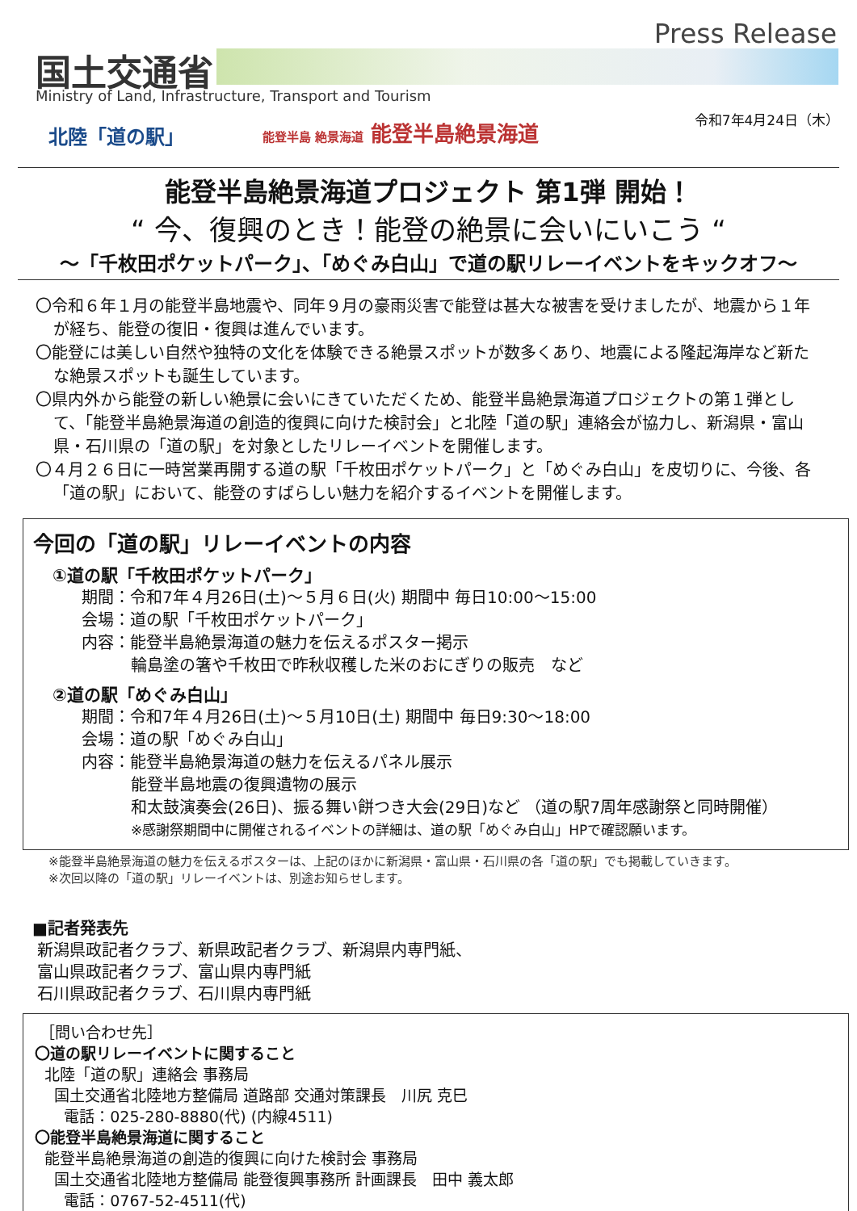Press Release
国土交通省
Ministry of Land, Infrastructure, Transport and Tourism
令和7年4月24日（木）
北陸「道の駅」 能登半島 絶景海道 能登半島絶景海道
能登半島絶景海道プロジェクト 第1弾 開始！
“ 今、復興のとき！能登の絶景に会いにいこう “
～「千枚田ポケットパーク」、「めぐみ白山」で道の駅リレーイベントをキックオフ～
〇令和６年１月の能登半島地震や、同年９月の豪雨災害で能登は甚大な被害を受けましたが、地震から１年が経ち、能登の復旧・復興は進んでいます。
〇能登には美しい自然や独特の文化を体験できる絶景スポットが数多くあり、地震による隆起海岸など新たな絶景スポットも誕生しています。
〇県内外から能登の新しい絶景に会いにきていただくため、能登半島絶景海道プロジェクトの第１弾として、「能登半島絶景海道の創造的復興に向けた検討会」と北陸「道の駅」連絡会が協力し、新潟県・富山県・石川県の「道の駅」を対象としたリレーイベントを開催します。
〇４月２６日に一時営業再開する道の駅「千枚田ポケットパーク」と「めぐみ白山」を皮切りに、今後、各「道の駅」において、能登のすばらしい魅力を紹介するイベントを開催します。
今回の「道の駅」リレーイベントの内容
①道の駅「千枚田ポケットパーク」
期間：令和7年４月26日(土)～５月６日(火) 期間中 毎日10:00～15:00
会場：道の駅「千枚田ポケットパーク」
内容：能登半島絶景海道の魅力を伝えるポスター掲示
輪島塗の箸や千枚田で昨秋収穫した米のおにぎりの販売　など
②道の駅「めぐみ白山」
期間：令和7年４月26日(土)～５月10日(土) 期間中 毎日9:30～18:00
会場：道の駅「めぐみ白山」
内容：能登半島絶景海道の魅力を伝えるパネル展示
能登半島地震の復興遺物の展示
和太鼓演奏会(26日)、振る舞い餅つき大会(29日)など （道の駅7周年感謝祭と同時開催）
※感謝祭期間中に開催されるイベントの詳細は、道の駅「めぐみ白山」HPで確認願います。
※能登半島絶景海道の魅力を伝えるポスターは、上記のほかに新潟県・富山県・石川県の各「道の駅」でも掲載していきます。
※次回以降の「道の駅」リレーイベントは、別途お知らせします。
■記者発表先
新潟県政記者クラブ、新県政記者クラブ、新潟県内専門紙、
富山県政記者クラブ、富山県内専門紙
石川県政記者クラブ、石川県内専門紙
［問い合わせ先］
〇道の駅リレーイベントに関すること
北陸「道の駅」連絡会 事務局
国土交通省北陸地方整備局 道路部 交通対策課長　川尻 克巳
電話：025-280-8880(代) (内線4511)
〇能登半島絶景海道に関すること
能登半島絶景海道の創造的復興に向けた検討会 事務局
国土交通省北陸地方整備局 能登復興事務所 計画課長　田中 義太郎
電話：0767-52-4511(代)